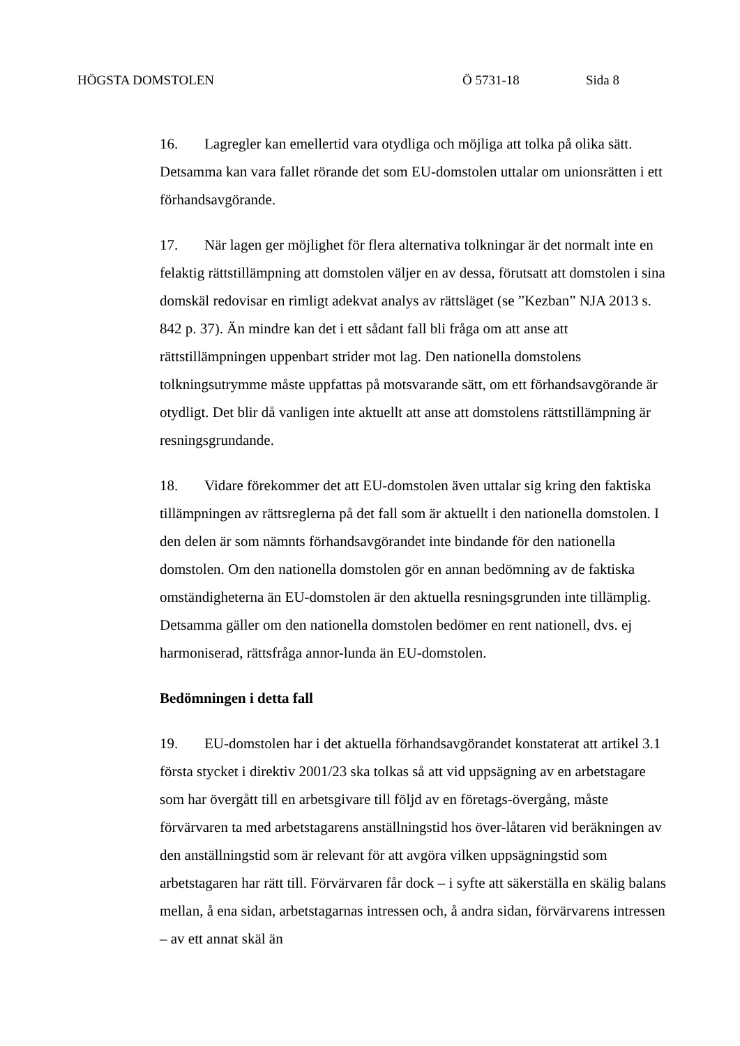HÖGSTA DOMSTOLEN Ö 5731-18 Sida 8
16. Lagregler kan emellertid vara otydliga och möjliga att tolka på olika sätt. Detsamma kan vara fallet rörande det som EU-domstolen uttalar om unionsrätten i ett förhandsavgörande.
17. När lagen ger möjlighet för flera alternativa tolkningar är det normalt inte en felaktig rättstillämpning att domstolen väljer en av dessa, förutsatt att domstolen i sina domskäl redovisar en rimligt adekvat analys av rättsläget (se ”Kezban” NJA 2013 s. 842 p. 37). Än mindre kan det i ett sådant fall bli fråga om att anse att rättstillämpningen uppenbart strider mot lag. Den nationella domstolens tolkningsutrymme måste uppfattas på motsvarande sätt, om ett förhandsavgörande är otydligt. Det blir då vanligen inte aktuellt att anse att domstolens rättstillämpning är resningsgrundande.
18. Vidare förekommer det att EU-domstolen även uttalar sig kring den faktiska tillämpningen av rättsreglerna på det fall som är aktuellt i den nationella domstolen. I den delen är som nämnts förhandsavgörandet inte bindande för den nationella domstolen. Om den nationella domstolen gör en annan bedömning av de faktiska omständigheterna än EU-domstolen är den aktuella resningsgrunden inte tillämplig. Detsamma gäller om den nationella domstolen bedömer en rent nationell, dvs. ej harmoniserad, rättsfråga annor-lunda än EU-domstolen.
Bedömningen i detta fall
19. EU-domstolen har i det aktuella förhandsavgörandet konstaterat att artikel 3.1 första stycket i direktiv 2001/23 ska tolkas så att vid uppsägning av en arbetstagare som har övergått till en arbetsgivare till följd av en företags-övergång, måste förvärvaren ta med arbetstagarens anställningstid hos över-låtaren vid beräkningen av den anställningstid som är relevant för att avgöra vilken uppsägningstid som arbetstagaren har rätt till. Förvärvaren får dock – i syfte att säkerställa en skälig balans mellan, å ena sidan, arbetstagarnas intressen och, å andra sidan, förvärvarens intressen – av ett annat skäl än